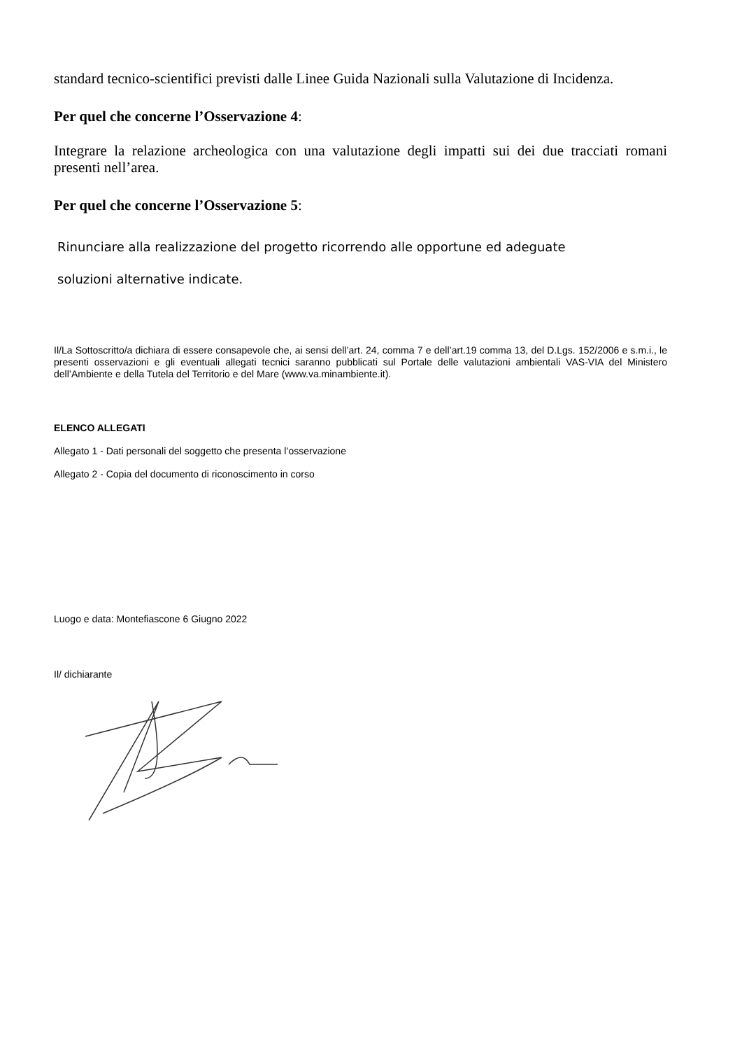standard tecnico-scientifici previsti dalle Linee Guida Nazionali sulla Valutazione di Incidenza.
Per quel che concerne l’Osservazione 4:
Integrare la relazione archeologica con una valutazione degli impatti sui dei due tracciati romani presenti nell’area.
Per quel che concerne l’Osservazione 5:
Rinunciare alla realizzazione del progetto ricorrendo alle opportune ed adeguate
soluzioni alternative indicate.
Il/La Sottoscritto/a dichiara di essere consapevole che, ai sensi dell’art. 24, comma 7 e dell’art.19 comma 13, del D.Lgs. 152/2006 e s.m.i., le presenti osservazioni e gli eventuali allegati tecnici saranno pubblicati sul Portale delle valutazioni ambientali VAS-VIA del Ministero dell’Ambiente e della Tutela del Territorio e del Mare (www.va.minambiente.it).
ELENCO ALLEGATI
Allegato 1 - Dati personali del soggetto che presenta l’osservazione
Allegato 2 - Copia del documento di riconoscimento in corso
Luogo e data: Montefiascone 6 Giugno 2022
Il/ dichiarante